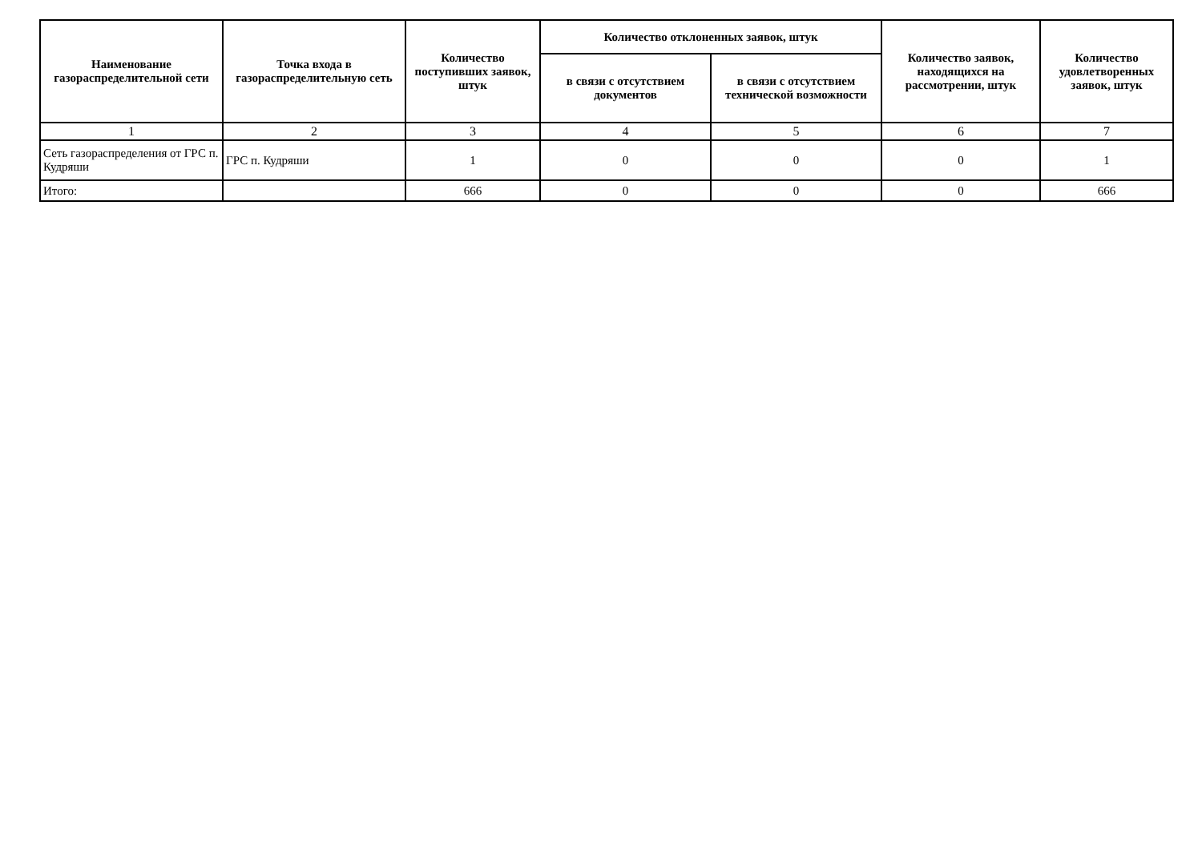| Наименование газораспределительной сети | Точка входа в газораспределительную сеть | Количество поступивших заявок, штук | Количество отклоненных заявок, штук | | Количество заявок, находящихся на рассмотрении, штук | Количество удовлетворенных заявок, штук |
| --- | --- | --- | --- | --- | --- | --- |
| | | | в связи с отсутствием документов | в связи с отсутствием технической возможности | | |
| 1 | 2 | 3 | 4 | 5 | 6 | 7 |
| Сеть газораспределения от ГРС п. Кудряши | ГРС п. Кудряши | 1 | 0 | 0 | 0 | 1 |
| Итого: | | 666 | 0 | 0 | 0 | 666 |